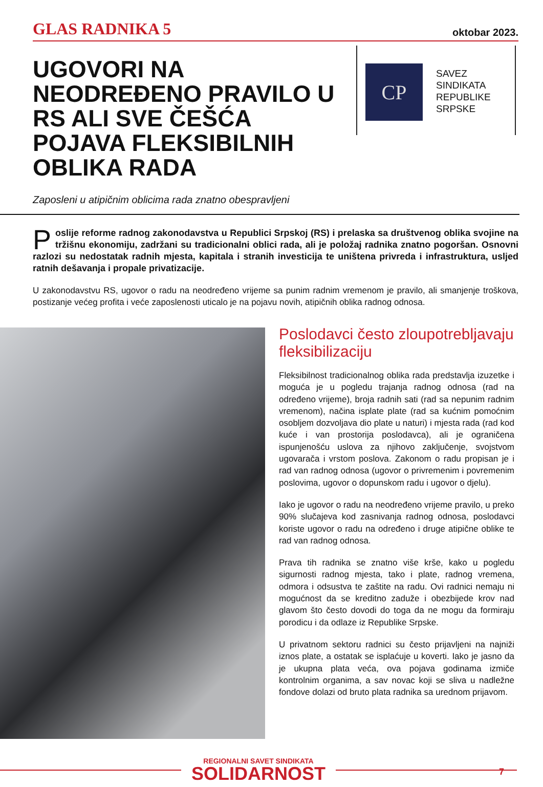GLAS RADNIKA 5 oktobar 2023.
UGOVORI NA NEODREĐENO PRAVILO U RS ALI SVE ČEŠĆA POJAVA FLEKSIBILNIH OBLIKA RADA
CP
SAVEZ
SINDIKATA
REPUBLIKE
SRPSKE
Zaposleni u atipičnim oblicima rada znatno obespravljeni
Poslije reforme radnog zakonodavstva u Republici Srpskoj (RS) i prelaska sa društvenog oblika svojine na tržišnu ekonomiju, zadržani su tradicionalni oblici rada, ali je položaj radnika znatno pogoršan. Osnovni razlozi su nedostatak radnih mjesta, kapitala i stranih investicija te uništena privreda i infrastruktura, usljed ratnih dešavanja i propale privatizacije.
U zakonodavstvu RS, ugovor o radu na neodređeno vrijeme sa punim radnim vremenom je pravilo, ali smanjenje troškova, postizanje većeg profita i veće zaposlenosti uticalo je na pojavu novih, atipičnih oblika radnog odnosa.
Poslodavci često zloupotrebljavaju fleksibilizaciju
Fleksibilnost tradicionalnog oblika rada predstavlja izuzetke i moguća je u pogledu trajanja radnog odnosa (rad na određeno vrijeme), broja radnih sati (rad sa nepunim radnim vremenom), načina isplate plate (rad sa kućnim pomoćnim osobljem dozvoljava dio plate u naturi) i mjesta rada (rad kod kuće i van prostorija poslodavca), ali je ograničena ispunjenošću uslova za njihovo zaključenje, svojstvom ugovarača i vrstom poslova. Zakonom o radu propisan je i rad van radnog odnosa (ugovor o privremenim i povremenim poslovima, ugovor o dopunskom radu i ugovor o djelu).
Iako je ugovor o radu na neodređeno vrijeme pravilo, u preko 90% slučajeva kod zasnivanja radnog odnosa, poslodavci koriste ugovor o radu na određeno i druge atipične oblike te rad van radnog odnosa.
Prava tih radnika se znatno više krše, kako u pogledu sigurnosti radnog mjesta, tako i plate, radnog vremena, odmora i odsustva te zaštite na radu. Ovi radnici nemaju ni mogućnost da se kreditno zaduže i obezbijede krov nad glavom što često dovodi do toga da ne mogu da formiraju porodicu i da odlaze iz Republike Srpske.
U privatnom sektoru radnici su često prijavljeni na najniži iznos plate, a ostatak se isplaćuje u koverti. Iako je jasno da je ukupna plata veća, ova pojava godinama izmiče kontrolnim organima, a sav novac koji se sliva u nadležne fondove dolazi od bruto plata radnika sa urednom prijavom.
REGIONALNI SAVET SINDIKATA
SOLIDARNOST
7